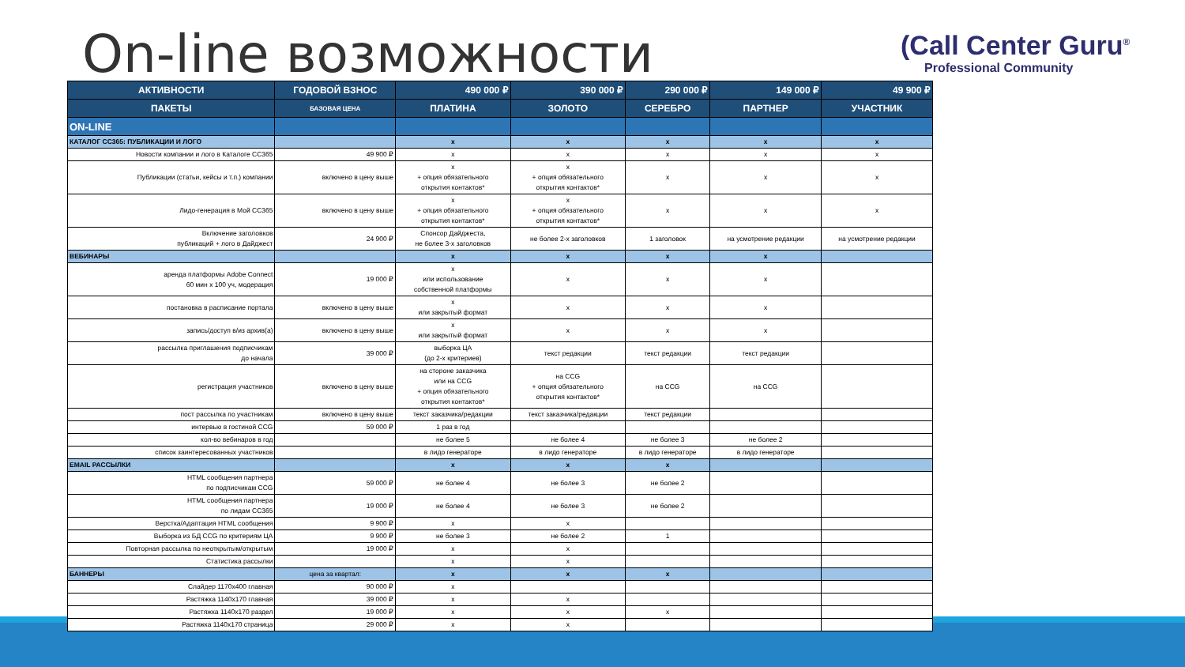On-line возможности
(Call Center Guru<sup>®</sup>
Professional Community
| АКТИВНОСТИ | ГОДОВОЙ ВЗНОС | 490 000 ₽ | 390 000 ₽ | 290 000 ₽ | 149 000 ₽ | 49 900 ₽ |
| --- | --- | --- | --- | --- | --- | --- |
| ПАКЕТЫ | БАЗОВАЯ ЦЕНА | ПЛАТИНА | ЗОЛОТО | СЕРЕБРО | ПАРТНЕР | УЧАСТНИК |
| ON-LINE | | | | | | |
| КАТАЛОГ CC365: ПУБЛИКАЦИИ И ЛОГО | | x | x | x | x | x |
| Новости компании и лого в Каталоге CC365 | 49 900 ₽ | x | x | x | x | x |
| Публикации (статьи, кейсы и т.п.) компании | включено в цену выше | x + опция обязательного открытия контактов* | x + опция обязательного открытия контактов* | x | x | x |
| Лидо-генерация в Мой CC365 | включено в цену выше | x + опция обязательного открытия контактов* | x + опция обязательного открытия контактов* | x | x | x |
| Включение заголовков публикаций + лого в Дайджест | 24 900 ₽ | Спонсор Дайджеста, не более 3-х заголовков | не более 2-х заголовков | 1 заголовок | на усмотрение редакции | на усмотрение редакции |
| ВЕБИНАРЫ | | x | x | x | x | |
| аренда платформы Adobe Connect 60 мин х 100 уч, модерация | 19 000 ₽ | x или использование собственной платформы | x | x | x | |
| постановка в расписание портала | включено в цену выше | x или закрытый формат | x | x | x | |
| запись/доступ в/из архив(а) | включено в цену выше | x или закрытый формат | x | x | x | |
| рассылка приглашения подписчикам до начала | 39 000 ₽ | выборка ЦА (до 2-х критериев) | текст редакции | текст редакции | текст редакции | |
| регистрация участников | включено в цену выше | на стороне заказчика или на CCG + опция обязательного открытия контактов* | на CCG + опция обязательного открытия контактов* | на CCG | на CCG | |
| пост рассылка по участникам | включено в цену выше | текст заказчика/редакции | текст заказчика/редакции | текст редакции | | |
| интервью в гостиной CCG | 59 000 ₽ | 1 раз в год | | | | |
| кол-во вебинаров в год | | не более 5 | не более 4 | не более 3 | не более 2 | |
| список заинтересованных участников | | в лидо генераторе | в лидо генераторе | в лидо генераторе | в лидо генераторе | |
| EMAIL РАССЫЛКИ | | x | x | x | | |
| HTML сообщения партнера по подписчикам CCG | 59 000 ₽ | не более 4 | не более 3 | не более 2 | | |
| HTML сообщения партнера по лидам CC365 | 19 000 ₽ | не более 4 | не более 3 | не более 2 | | |
| Верстка/Адаптация HTML сообщения | 9 900 ₽ | x | x | | | |
| Выборка из БД CCG по критериям ЦА | 9 900 ₽ | не более 3 | не более 2 | 1 | | |
| Повторная рассылка по неоткрытым/открытым | 19 000 ₽ | x | x | | | |
| Статистика рассылки | | x | x | | | |
| БАННЕРЫ | цена за квартал: | x | x | x | | |
| Слайдер 1170х400 главная | 90 000 ₽ | x | | | | |
| Растяжка 1140х170 главная | 39 000 ₽ | x | x | | | |
| Растяжка 1140х170 раздел | 19 000 ₽ | x | x | x | | |
| Растяжка 1140х170 страница | 29 000 ₽ | x | x | | | |